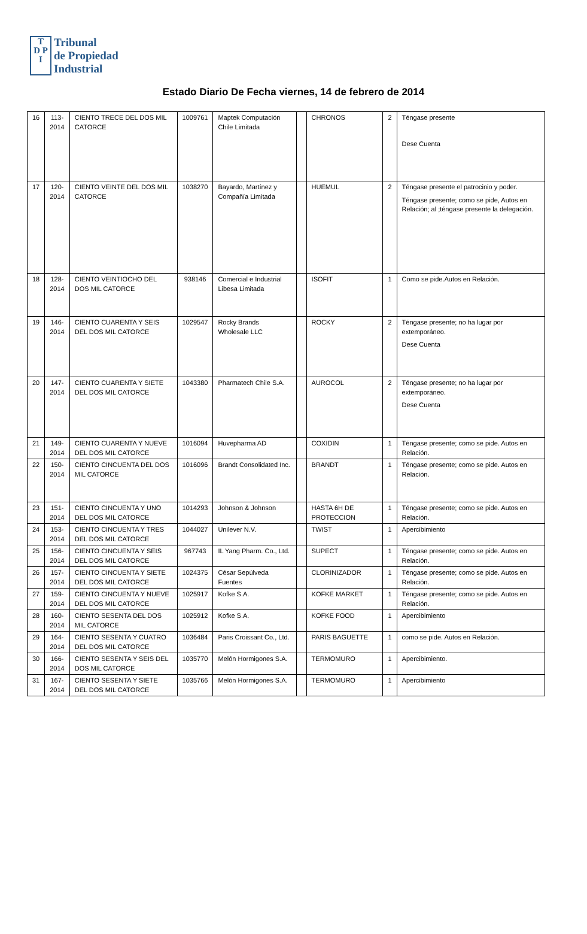T
D P
I
Tribunal
de Propiedad
Industrial
Estado Diario De Fecha viernes, 14 de febrero de 2014
| 16 | 113- 2014 | CIENTO TRECE DEL DOS MIL CATORCE | 1009761 | Maptek Computación Chile Limitada | | CHRONOS | 2 | Téngase presente Dese Cuenta |
| 17 | 120- 2014 | CIENTO VEINTE DEL DOS MIL CATORCE | 1038270 | Bayardo, Martínez y Compañía Limitada | | HUEMUL | 2 | Téngase presente el patrocinio y poder. Téngase presente; como se pide, Autos en Relación; al ;téngase presente la delegación. |
| 18 | 128- 2014 | CIENTO VEINTIOCHO DEL DOS MIL CATORCE | 938146 | Comercial e Industrial Libesa Limitada | | ISOFIT | 1 | Como se pide.Autos en Relación. |
| 19 | 146- 2014 | CIENTO CUARENTA Y SEIS DEL DOS MIL CATORCE | 1029547 | Rocky Brands Wholesale LLC | | ROCKY | 2 | Téngase presente; no ha lugar por extemporáneo. Dese Cuenta |
| 20 | 147- 2014 | CIENTO CUARENTA Y SIETE DEL DOS MIL CATORCE | 1043380 | Pharmatech Chile S.A. | | AUROCOL | 2 | Téngase presente; no ha lugar por extemporáneo. Dese Cuenta |
| 21 | 149- 2014 | CIENTO CUARENTA Y NUEVE DEL DOS MIL CATORCE | 1016094 | Huvepharma AD | | COXIDIN | 1 | Téngase presente; como se pide. Autos en Relación. |
| 22 | 150- 2014 | CIENTO CINCUENTA DEL DOS MIL CATORCE | 1016096 | Brandt Consolidated Inc. | | BRANDT | 1 | Téngase presente; como se pide. Autos en Relación. |
| 23 | 151- 2014 | CIENTO CINCUENTA Y UNO DEL DOS MIL CATORCE | 1014293 | Johnson & Johnson | | HASTA 6H DE PROTECCION | 1 | Téngase presente; como se pide. Autos en Relación. |
| 24 | 153- 2014 | CIENTO CINCUENTA Y TRES DEL DOS MIL CATORCE | 1044027 | Unilever N.V. | | TWIST | 1 | Apercibimiento |
| 25 | 156- 2014 | CIENTO CINCUENTA Y SEIS DEL DOS MIL CATORCE | 967743 | IL Yang Pharm. Co., Ltd. | | SUPECT | 1 | Téngase presente; como se pide. Autos en Relación. |
| 26 | 157- 2014 | CIENTO CINCUENTA Y SIETE DEL DOS MIL CATORCE | 1024375 | César Sepúlveda Fuentes | | CLORINIZADOR | 1 | Téngase presente; como se pide. Autos en Relación. |
| 27 | 159- 2014 | CIENTO CINCUENTA Y NUEVE DEL DOS MIL CATORCE | 1025917 | Kofke S.A. | | KOFKE MARKET | 1 | Téngase presente; como se pide. Autos en Relación. |
| 28 | 160- 2014 | CIENTO SESENTA DEL DOS MIL CATORCE | 1025912 | Kofke S.A. | | KOFKE FOOD | 1 | Apercibimiento |
| 29 | 164- 2014 | CIENTO SESENTA Y CUATRO DEL DOS MIL CATORCE | 1036484 | Paris Croissant Co., Ltd. | | PARIS BAGUETTE | 1 | como se pide. Autos en Relación. |
| 30 | 166- 2014 | CIENTO SESENTA Y SEIS DEL DOS MIL CATORCE | 1035770 | Melón Hormigones S.A. | | TERMOMURO | 1 | Apercibimiento. |
| 31 | 167- 2014 | CIENTO SESENTA Y SIETE DEL DOS MIL CATORCE | 1035766 | Melón Hormigones S.A. | | TERMOMURO | 1 | Apercibimiento |